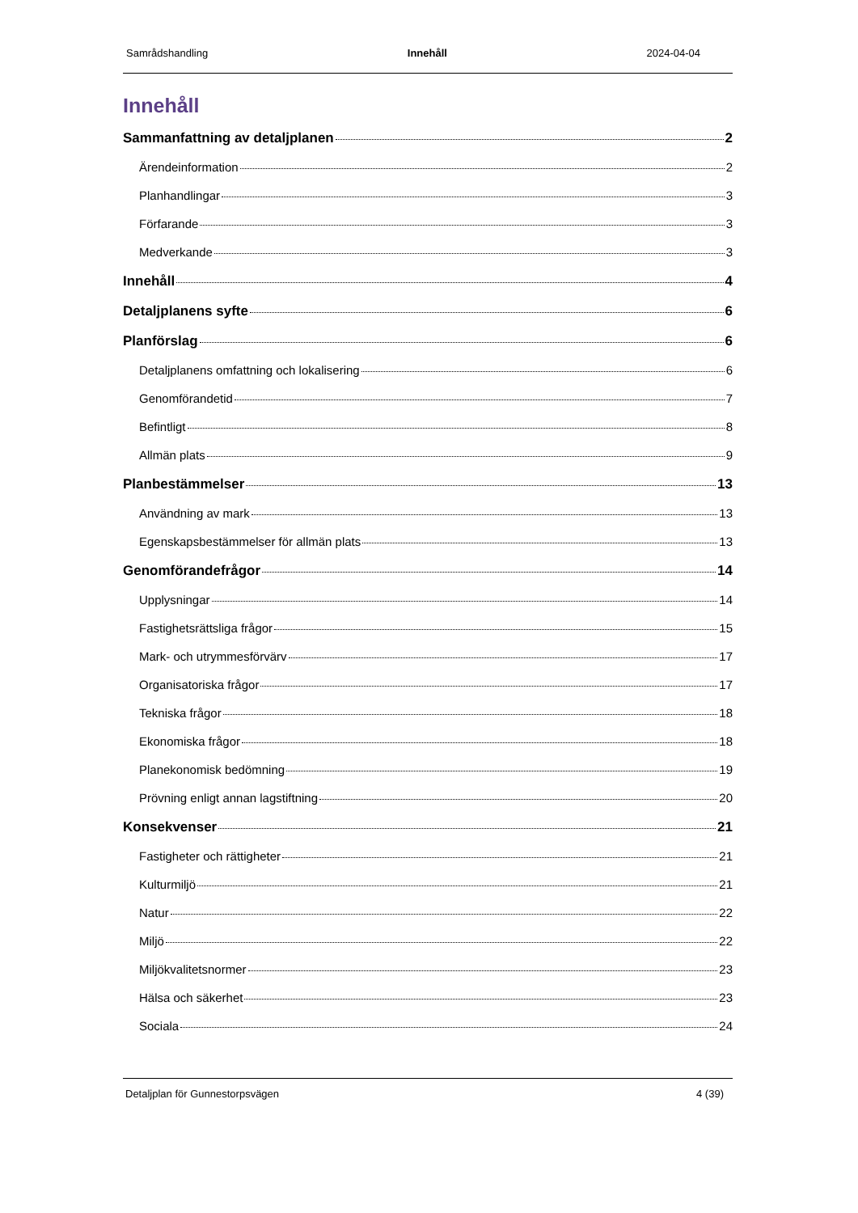Samrådshandling Innehåll 2024-04-04
Innehåll
Sammanfattning av detaljplanen 2
Ärendeinformation 2
Planhandlingar 3
Förfarande 3
Medverkande 3
Innehåll 4
Detaljplanens syfte 6
Planförslag 6
Detaljplanens omfattning och lokalisering 6
Genomförandetid 7
Befintligt 8
Allmän plats 9
Planbestämmelser 13
Användning av mark 13
Egenskapsbestämmelser för allmän plats 13
Genomförandefrågor 14
Upplysningar 14
Fastighetsrättsliga frågor 15
Mark- och utrymmesförvärv 17
Organisatoriska frågor 17
Tekniska frågor 18
Ekonomiska frågor 18
Planekonomisk bedömning 19
Prövning enligt annan lagstiftning 20
Konsekvenser 21
Fastigheter och rättigheter 21
Kulturmiljö 21
Natur 22
Miljö 22
Miljökvalitetsnormer 23
Hälsa och säkerhet 23
Sociala 24
Detaljplan för Gunnestorpsvägen 4 (39)